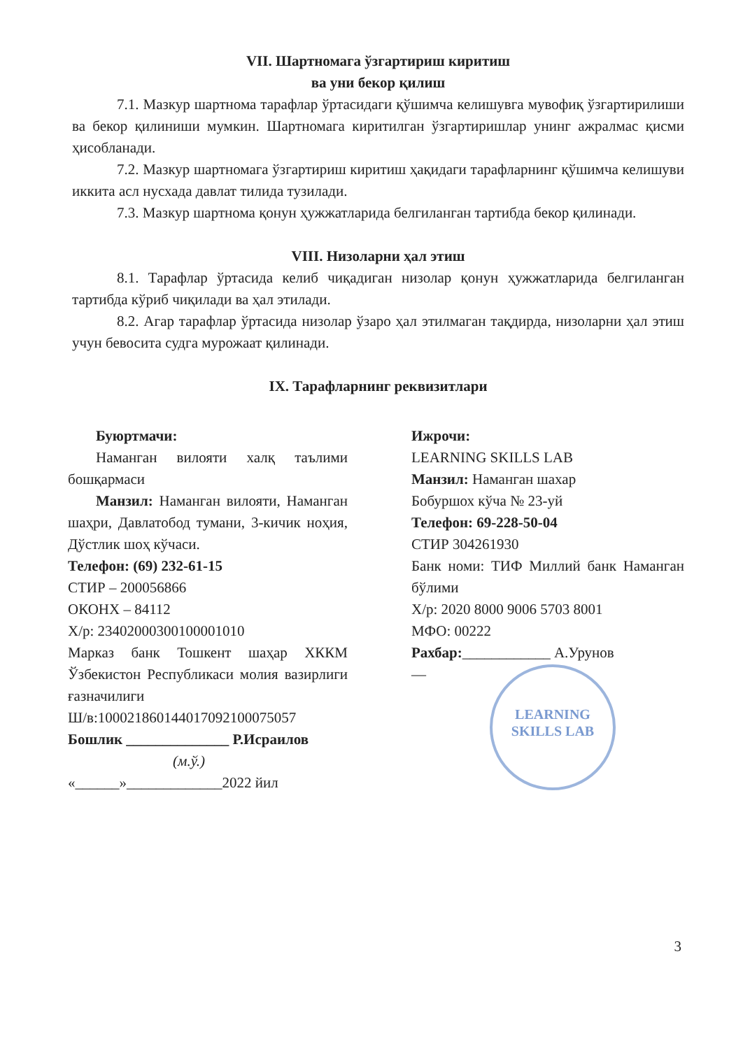VII. Шартномага ўзгартириш киритиш
ва уни бекор қилиш
7.1. Мазкур шартнома тарафлар ўртасидаги қўшимча келишувга мувофиқ ўзгартирилиши ва бекор қилиниши мумкин. Шартномага киритилган ўзгартиришлар унинг ажралмас қисми ҳисобланади.
7.2. Мазкур шартномага ўзгартириш киритиш ҳақидаги тарафларнинг қўшимча келишуви иккита асл нусхада давлат тилида тузилади.
7.3. Мазкур шартнома қонун ҳужжатларида белгиланган тартибда бекор қилинади.
VIII. Низоларни ҳал этиш
8.1. Тарафлар ўртасида келиб чиқадиган низолар қонун ҳужжатларида белгиланган тартибда кўриб чиқилади ва ҳал этилади.
8.2. Агар тарафлар ўртасида низолар ўзаро ҳал этилмаган тақдирда, низоларни ҳал этиш учун бевосита судга мурожаат қилинади.
IX. Тарафларнинг реквизитлари
Буюртмачи:
Наманган вилояти халқ таълими бошқармаси
Манзил: Наманган вилояти, Наманган шаҳри, Давлатобод тумани, 3-кичик ноҳия, Дўстлик шоҳ кўчаси.
Телефон: (69) 232-61-15
СТИР – 200056866
ОКОНХ – 84112
Х/р: 23402000300100001010
Марказ банк Тошкент шаҳар ХККМ Ўзбекистон Республикаси молия вазирлиги ғазначилиги
Ш/в:100021860144017092100075057
Бошлик ______________ Р.Исраилов
(м.ў.)
«______»_____________2022 йил
Ижрочи:
LEARNING SKILLS LAB
Манзил: Наманган шахар
Бобуршох кўча № 23-уй
Телефон: 69-228-50-04
СТИР 304261930
Банк номи: ТИФ Миллий банк Наманган бўлими
Х/р: 2020 8000 9006 5703 8001
МФО: 00222
Рахбар:____________ А.Урунов
—
LEARNING
SKILLS LAB
3